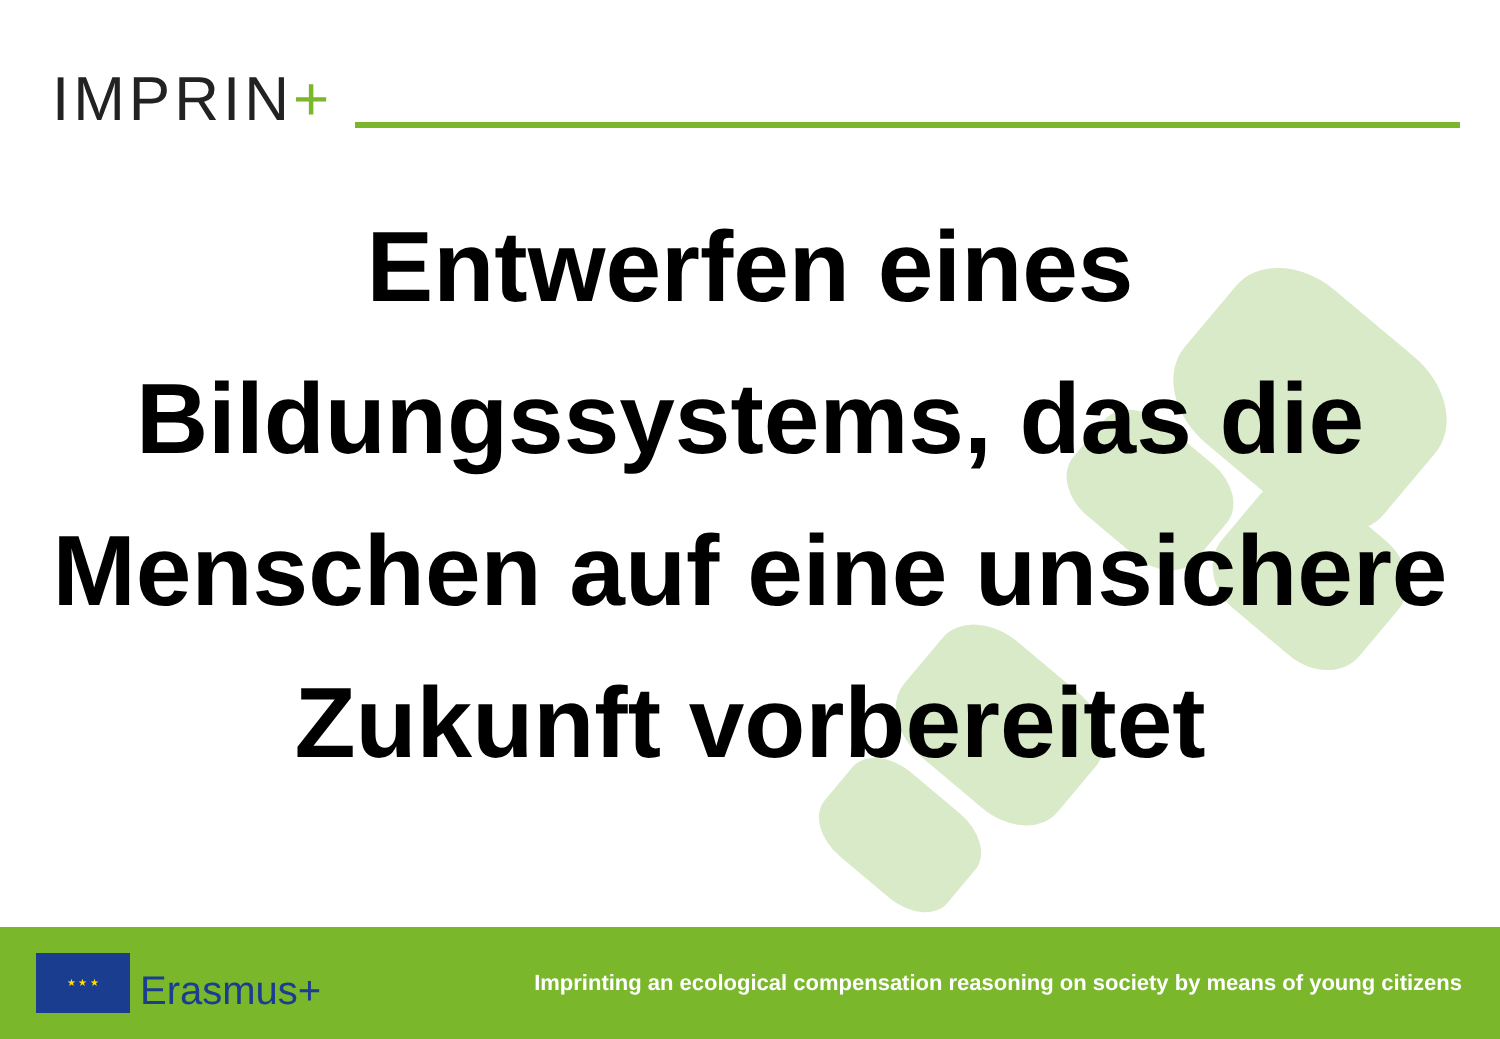IMPRIN+
Entwerfen eines Bildungssystems, das die Menschen auf eine unsichere Zukunft vorbereitet
★ ★ ★
Erasmus+
Imprinting an ecological compensation reasoning on society by means of young citizens